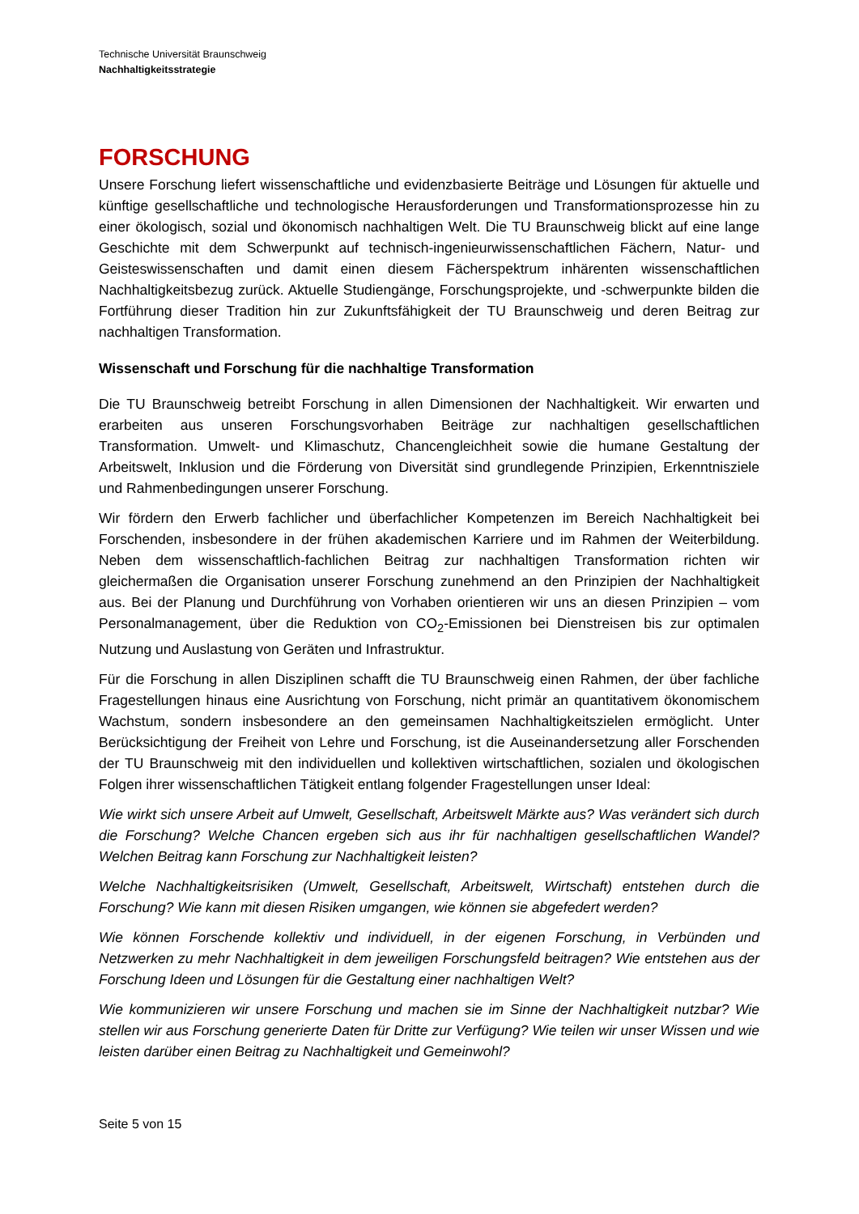Technische Universität Braunschweig
Nachhaltigkeitsstrategie
FORSCHUNG
Unsere Forschung liefert wissenschaftliche und evidenzbasierte Beiträge und Lösungen für aktuelle und künftige gesellschaftliche und technologische Herausforderungen und Transformationsprozesse hin zu einer ökologisch, sozial und ökonomisch nachhaltigen Welt. Die TU Braunschweig blickt auf eine lange Geschichte mit dem Schwerpunkt auf technisch-ingenieurwissenschaftlichen Fächern, Natur- und Geisteswissenschaften und damit einen diesem Fächerspektrum inhärenten wissenschaftlichen Nachhaltigkeitsbezug zurück. Aktuelle Studiengänge, Forschungsprojekte, und -schwerpunkte bilden die Fortführung dieser Tradition hin zur Zukunftsfähigkeit der TU Braunschweig und deren Beitrag zur nachhaltigen Transformation.
Wissenschaft und Forschung für die nachhaltige Transformation
Die TU Braunschweig betreibt Forschung in allen Dimensionen der Nachhaltigkeit. Wir erwarten und erarbeiten aus unseren Forschungsvorhaben Beiträge zur nachhaltigen gesellschaftlichen Transformation. Umwelt- und Klimaschutz, Chancengleichheit sowie die humane Gestaltung der Arbeitswelt, Inklusion und die Förderung von Diversität sind grundlegende Prinzipien, Erkenntnisziele und Rahmenbedingungen unserer Forschung.
Wir fördern den Erwerb fachlicher und überfachlicher Kompetenzen im Bereich Nachhaltigkeit bei Forschenden, insbesondere in der frühen akademischen Karriere und im Rahmen der Weiterbildung. Neben dem wissenschaftlich-fachlichen Beitrag zur nachhaltigen Transformation richten wir gleichermaßen die Organisation unserer Forschung zunehmend an den Prinzipien der Nachhaltigkeit aus. Bei der Planung und Durchführung von Vorhaben orientieren wir uns an diesen Prinzipien – vom Personalmanagement, über die Reduktion von CO<sub>2</sub>-Emissionen bei Dienstreisen bis zur optimalen Nutzung und Auslastung von Geräten und Infrastruktur.
Für die Forschung in allen Disziplinen schafft die TU Braunschweig einen Rahmen, der über fachliche Fragestellungen hinaus eine Ausrichtung von Forschung, nicht primär an quantitativem ökonomischem Wachstum, sondern insbesondere an den gemeinsamen Nachhaltigkeitszielen ermöglicht. Unter Berücksichtigung der Freiheit von Lehre und Forschung, ist die Auseinandersetzung aller Forschenden der TU Braunschweig mit den individuellen und kollektiven wirtschaftlichen, sozialen und ökologischen Folgen ihrer wissenschaftlichen Tätigkeit entlang folgender Fragestellungen unser Ideal:
Wie wirkt sich unsere Arbeit auf Umwelt, Gesellschaft, Arbeitswelt Märkte aus? Was verändert sich durch die Forschung? Welche Chancen ergeben sich aus ihr für nachhaltigen gesellschaftlichen Wandel? Welchen Beitrag kann Forschung zur Nachhaltigkeit leisten?
Welche Nachhaltigkeitsrisiken (Umwelt, Gesellschaft, Arbeitswelt, Wirtschaft) entstehen durch die Forschung? Wie kann mit diesen Risiken umgangen, wie können sie abgefedert werden?
Wie können Forschende kollektiv und individuell, in der eigenen Forschung, in Verbünden und Netzwerken zu mehr Nachhaltigkeit in dem jeweiligen Forschungsfeld beitragen? Wie entstehen aus der Forschung Ideen und Lösungen für die Gestaltung einer nachhaltigen Welt?
Wie kommunizieren wir unsere Forschung und machen sie im Sinne der Nachhaltigkeit nutzbar? Wie stellen wir aus Forschung generierte Daten für Dritte zur Verfügung? Wie teilen wir unser Wissen und wie leisten darüber einen Beitrag zu Nachhaltigkeit und Gemeinwohl?
Seite 5 von 15